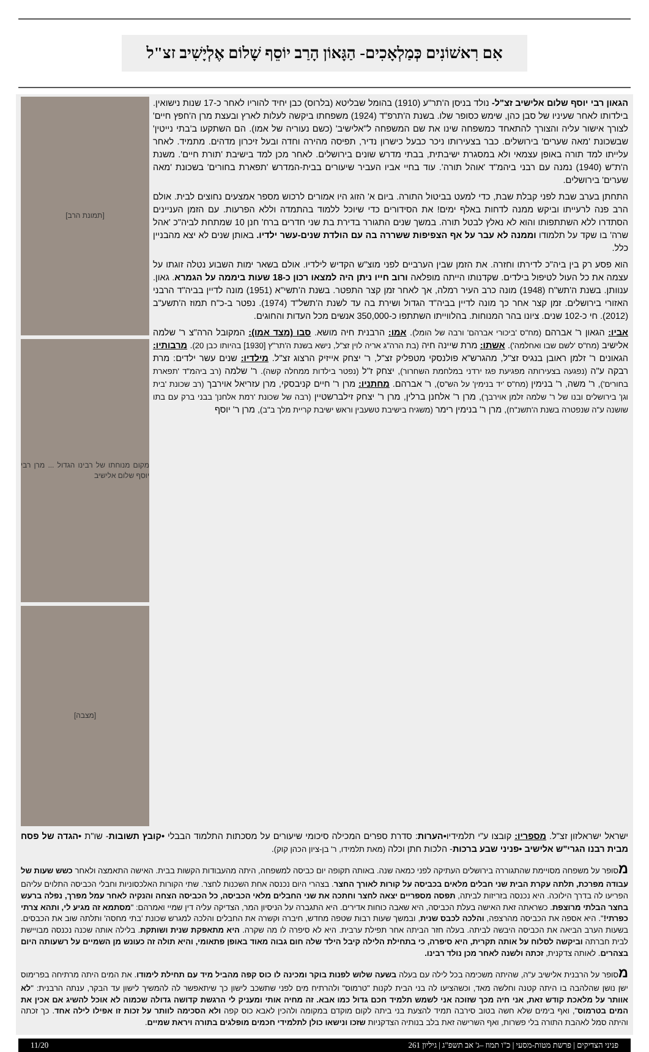אִם רִאשׁוֹנִים כְּמַלְאָכִים- הַגָּאוֹן הָרַב יוֹסֵף שָׁלוֹם אֶלְיָשִׁיב זצ"ל
הגאון רבי יוסף שלום אלישיב זצ"ל- נולד בניסן ה'תר"ע (1910) בהומל שבליטא (בלרוס) כבן יחיד להוריו לאחר כ-17 שנות נישואין. בילדותו לאחר שעיניו של סבן כהן, שימש כסופר שלו. בשנת ה'תרפ"ד (1924) משפחתו ביקשה לעלות לארץ ובעצת מרן ה'חפץ חיים' לצורך אישור עליה והצורך להתאחד כמשפחה שינו את שם המשפחה ל"אלישיב' (כשם נעוריה של אמו). הם השתקעו ב'בתי נייטין' שבשכונת 'מאה שערים' בירושלים. כבר בצעירותו ניכר כבעל כישרון נדיר, תפיסה מהירה וחדה ובעל זיכרון מדהים. מתמיד. לאחר עלייתו למד תורה באופן עצמאי ולא במסגרת ישיבתית, בבתי מדרש שונים בירושלים. לאחר מכן למד בישיבת 'תורת חיים'. משנת ה'ת"ש (1940) נמנה עם רבני ביהמ"ד 'אוהל תורה'. עוד בחיי אביו העביר שיעורים בבית-המדרש 'תפארת בחורים' בשכונת 'מאה שערים' בירושלים.
התחתן בערב שבת לפני קבלת שבת, כדי למעט בביטול התורה. ביום א' הזוג היו אמורים לרכוש מספר אמצעים נחוצים לבית. אולם הרב פנה לרעייתו וביקש ממנה לדחות באלף ימים! את הסידורים כדי שיוכל ללמוד בהתמדה וללא הפרעות. עם הזמן העניינים הסתדרו ללא השתתפותו והוא לא נאלץ לבטל תורה. במשך שנים התגורר בדירת בת שני חדרים ברח' חנן 10 שמתחת לביה"כ 'אהל שרה' בו שקד על תלמודו וממנה לא עבר על אף הצפיפות ששררה בה עם הולדת שנים-עשר ילדיו. באותן שנים לא יצא מהבניין כלל.
הוא פסע רק בין ביה"כ לדירתו וחזרה. את הזמן שבין הערביים לפני מוצ"ש הקדיש לילדיו. אולם בשאר ימות השבוע נטלה זוגתו על עצמה את כל העול לטיפול בילדים. שקדנותו הייתה מופלאה ורוב חייו ניתן היה למצאו רכון כ-18 שעות ביממה על הגמרא. גאון. ענוותן. בשנת ה'תש"ח (1948) מונה כרב העיר רמלה, אך לאחר זמן קצר התפטר. בשנת ה'תשי"א (1951) מונה לדיין בביה"ד הרבני האזורי בירושלים. זמן קצר אחר כך מונה לדיין בביה"ד הגדול ושירת בה עד לשנת ה'תשל"ד (1974). נפטר ב-כ"ח תמוז ה'תשע"ב (2012). חי כ-102 שנים. ציונו בהר המנוחות. בהלווייתו השתתפו כ-350,000 אנשים מכל העדות והחוגים.
אביו: הגאון ר' אברהם (מח"ס 'ביכורי אברהם' ורבה של הומל). אמו: הרבנית חיה מושא. סבו (מצד אמו): המקובל הרה"צ ר' שלמה אלישיב (מח"ס 'לשם שבו ואחלמה'). אשתו: מרת שיינה חיה (בת הרה"ג אריה לוין זצ"ל, נישא בשנת ה'תר"ץ [1930] בהיותו כבן 20). מרבותיו: הגאונים ר' זלמן ראובן בנגיס זצ"ל, מהגרש"א פולנסקי מטפליק זצ"ל, ר' יצחק אייזיק הרצוג זצ"ל. מילדיו: שנים עשר ילדים: מרת רבקה ע"ה (נפגעה בצעירותה מפגיעת פגז ירדני במלחמת השחרור), יצחק ז"ל (נפטר בילדות ממחלה קשה). ר' שלמה (רב ביהמ"ד 'תפארת בחורים'), ר' משה, ר' בנימין (מח"ס 'יד בנימין' על הש"ס), ר' אברהם. מחתניו: מרן ר' חיים קניבסקי, מרן עזריאל אוירבך (רב שכונת 'בית וגן' בירושלים ובנו של ר' שלמה זלמן אוירבך), מרן ר' אלחנן ברלין, מרן ר' יצחק זילברשטיין (רבה של שכונת 'רמת אלחנן' בבני ברק עם בתו שושנה ע"ה שנפטרה בשנת ה'תשנ"ח), מרן ר' בנימין רימר (משגיח בישיבת טשעבין וראש ישיבת קריית מלך ב"ב), מרן ר' יוסף
[תמונת הרב]
מקום מנוחתו של רבינו הגדול ... מרן רבי יוסף שלום אלישיב
[מצבה]
ישראל ישראלזון זצ"ל. מספריו: קובצו ע"י תלמידיו•הערות: סדרת ספרים המכילה סיכומי שיעורים על מסכתות התלמוד הבבלי •קובץ תשובות- שו"ת •הגדה של פסח מבית רבנו הגרי"ש אלישיב •פניני שבע ברכות- הלכות חתן וכלה (מאת תלמידו, ר' בן-ציון הכהן קוק).
מסופר על משפחה מסויימת שהתגוררה בירושלים העתיקה לפני כמאה שנה. באותה תקופה יום כביסה למשפחה, היתה מהעבודות הקשות בבית. האישה התאמצה ולאחר כשש שעות של עבודה מפרכת, תלתה עקרת הבית שני חבלים מלאים בכביסה על קורות לאורך החצר. בצהרי היום נכנסה אחת השכנות לחצר. שתי הקורות האלכסוניות וחבלי הכביסה התלוים עליהם הפריעו לה בדרך הילוכה. היא נכנסה בזריזות לביתה, תפסה מספריים יצאה לחצר וחתכה את שני החבלים מלאי הכביסה, כל הכביסה הצחה והנקיה לאחר עמל מפרך, נפלה ברעש בחצר הבלתי מרוצפת. כשראתה זאת האישה בעלת הכביסה, היא שאבה כוחות אדירים. היא התגברה על הניסיון המר, הצדיקה עליה דין שמיי ואמרהם: "מסתמא זה מגיע לי, ותהא צרתי כפרתי!". היא אספה את הכביסה מהרצפה, והלכה לכבס שנית, ובמשך שעות רבות שטפה מחדש, חיברה וקשרה את החבלים והלכה למגרש שכונת 'בתי מחסה' ותלתה שוב את הכבסים. בשעות הערב הביאה את הכביסה היבשה לביתה. בעלה חזר הביתה אחר תפילת ערבית. היא לא סיפרה לו מה שקרה. היא מתאפקת שנית ושותקת. בלילה אותה שכנה נכנסה מבויישת לבית חברתה וביקשה לסלוח על אותה תקרית, היא סיפרה, כי בתחילת הלילה קיבל הילד שלה חום גבוה מאוד באופן פתאומי, והיא תולה זה כעונש מן השמיים על רשעותה היום בצהרים. לאותה צדקנית, זכתה ולשנה לאחר מכן נולד רבינו.
מסופר על הרבנית אלישיב ע"ה, שהיתה משכימה בכל לילה עם בעלה בשעה שלוש לפנות בוקר ומכינה לו כוס קפה מהביל מיד עם תחילת לימודו. את המים היתה מרתיחה בפרימוס ישן נושן שהלהבה בו היתה קטנה וחלשה מאד, וכשהציעו לה בני הבית לקנות "טרמוס" ולהרתיח מים לפני שתשכב לישון כך שיתאפשר לה להמשיך לישון עד הבקר, ענתה הרבנית: "לא אוותר על מלאכת קודש זאת, אני חיה מכך שזוכה אני לשמש תלמיד חכם גדול כמו אבא. זה מחיה אותי ומעניק לי הרגשת קדושה גדולה שכמוה לא אוכל להשיג אם אכין את המים בטרמוס", ואף בימים שלא חשה בטוב סירבה תמיד להצעת בני ביתה לקום מוקדם במקומה ולהכין לאבא כוס קפה ולא הסכימה לוותר על זכות זו אפילו לילה אחד. כך זכתה והיתה סמל לאהבת התורה בלי פשרות, ואף השרישה זאת בלב בנותיה הצדקניות שזכו ונישאו כולן לתלמידי חכמים מופלגים בתורה ויראת שמיים.
פניני הצדיקים | פרשת מטות-מסעי | כ"ו תמוז –ג' אב תשפ"ג | גיליון 261 11/20